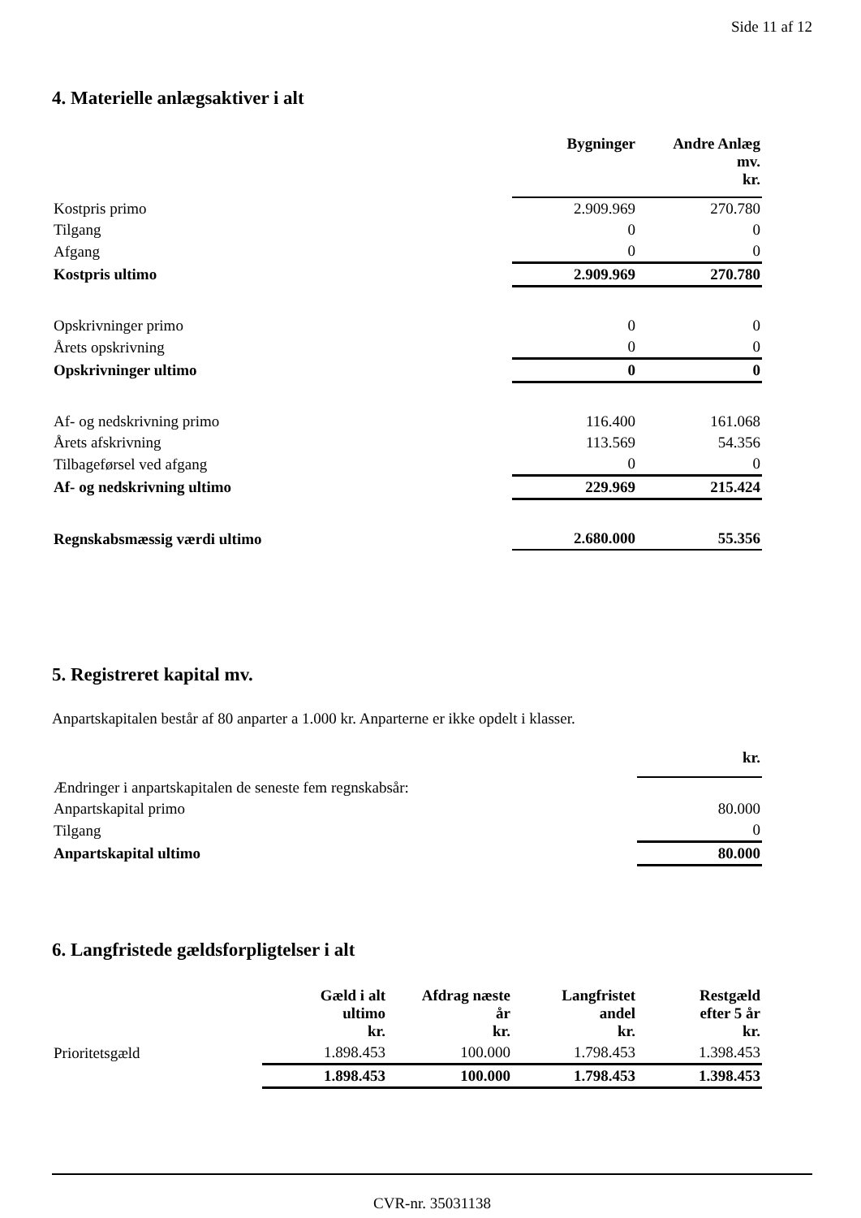Side 11 af 12
4. Materielle anlægsaktiver i alt
| | Bygninger | Andre Anlæg mv. kr. |
| --- | --- | --- |
| Kostpris primo | 2.909.969 | 270.780 |
| Tilgang | 0 | 0 |
| Afgang | 0 | 0 |
| Kostpris ultimo | 2.909.969 | 270.780 |
| Opskrivninger primo | 0 | 0 |
| Årets opskrivning | 0 | 0 |
| Opskrivninger ultimo | 0 | 0 |
| Af- og nedskrivning primo | 116.400 | 161.068 |
| Årets afskrivning | 113.569 | 54.356 |
| Tilbageførsel ved afgang | 0 | 0 |
| Af- og nedskrivning ultimo | 229.969 | 215.424 |
| Regnskabsmæssig værdi ultimo | 2.680.000 | 55.356 |
5. Registreret kapital mv.
Anpartskapitalen består af 80 anparter a 1.000 kr. Anparterne er ikke opdelt i klasser.
| | kr. |
| --- | --- |
| Ændringer i anpartskapitalen de seneste fem regnskabsår: | |
| Anpartskapital primo | 80.000 |
| Tilgang | 0 |
| Anpartskapital ultimo | 80.000 |
6. Langfristede gældsforpligtelser i alt
| | Gæld i alt ultimo kr. | Afdrag næste år kr. | Langfristet andel kr. | Restgæld efter 5 år kr. |
| --- | --- | --- | --- | --- |
| Prioritetsgæld | 1.898.453 | 100.000 | 1.798.453 | 1.398.453 |
| | 1.898.453 | 100.000 | 1.798.453 | 1.398.453 |
CVR-nr. 35031138